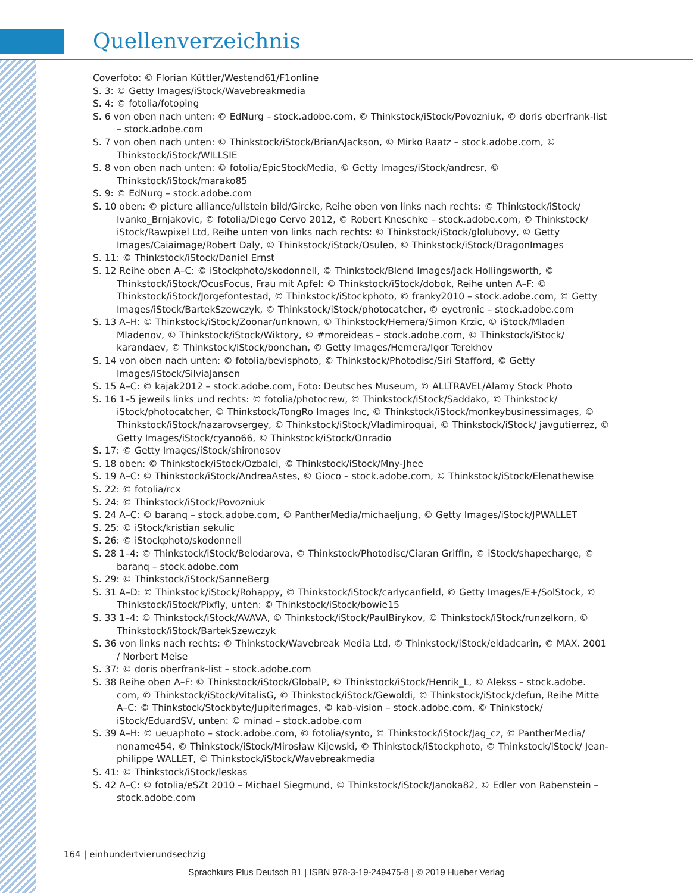Quellenverzeichnis
Coverfoto: © Florian Küttler/Westend61/F1online
S. 3: © Getty Images/iStock/Wavebreakmedia
S. 4: © fotolia/fotoping
S. 6 von oben nach unten: © EdNurg – stock.adobe.com, © Thinkstock/iStock/Povozniuk, © doris oberfrank-list – stock.adobe.com
S. 7 von oben nach unten: © Thinkstock/iStock/BrianAJackson, © Mirko Raatz – stock.adobe.com, © Thinkstock/iStock/WILLSIE
S. 8 von oben nach unten: © fotolia/EpicStockMedia, © Getty Images/iStock/andresr, © Thinkstock/iStock/marako85
S. 9: © EdNurg – stock.adobe.com
S. 10 oben: © picture alliance/ullstein bild/Gircke, Reihe oben von links nach rechts: © Thinkstock/iStock/ Ivanko_Brnjakovic, © fotolia/Diego Cervo 2012, © Robert Kneschke – stock.adobe.com, © Thinkstock/ iStock/Rawpixel Ltd, Reihe unten von links nach rechts: © Thinkstock/iStock/glolubovy, © Getty Images/Caiaimage/Robert Daly, © Thinkstock/iStock/Osuleo, © Thinkstock/iStock/DragonImages
S. 11: © Thinkstock/iStock/Daniel Ernst
S. 12 Reihe oben A–C: © iStockphoto/skodonnell, © Thinkstock/Blend Images/Jack Hollingsworth, © Thinkstock/iStock/OcusFocus, Frau mit Apfel: © Thinkstock/iStock/dobok, Reihe unten A–F: © Thinkstock/iStock/Jorgefontestad, © Thinkstock/iStockphoto, © franky2010 – stock.adobe.com, © Getty Images/iStock/BartekSzewczyk, © Thinkstock/iStock/photocatcher, © eyetronic – stock.adobe.com
S. 13 A–H: © Thinkstock/iStock/Zoonar/unknown, © Thinkstock/Hemera/Simon Krzic, © iStock/Mladen Mladenov, © Thinkstock/iStock/Wiktory, © #moreideas – stock.adobe.com, © Thinkstock/iStock/ karandaev, © Thinkstock/iStock/bonchan, © Getty Images/Hemera/Igor Terekhov
S. 14 von oben nach unten: © fotolia/bevisphoto, © Thinkstock/Photodisc/Siri Stafford, © Getty Images/iStock/SilviaJansen
S. 15 A–C: © kajak2012 – stock.adobe.com, Foto: Deutsches Museum, © ALLTRAVEL/Alamy Stock Photo
S. 16 1–5 jeweils links und rechts: © fotolia/photocrew, © Thinkstock/iStock/Saddako, © Thinkstock/ iStock/photocatcher, © Thinkstock/TongRo Images Inc, © Thinkstock/iStock/monkeybusinessimages, © Thinkstock/iStock/nazarovsergey, © Thinkstock/iStock/Vladimiroquai, © Thinkstock/iStock/ javgutierrez, © Getty Images/iStock/cyano66, © Thinkstock/iStock/Onradio
S. 17: © Getty Images/iStock/shironosov
S. 18 oben: © Thinkstock/iStock/Ozbalci, © Thinkstock/iStock/Mny-Jhee
S. 19 A–C: © Thinkstock/iStock/AndreaAstes, © Gioco – stock.adobe.com, © Thinkstock/iStock/Elenathewise
S. 22: © fotolia/rcx
S. 24: © Thinkstock/iStock/Povozniuk
S. 24 A–C: © baranq – stock.adobe.com, © PantherMedia/michaeljung, © Getty Images/iStock/JPWALLET
S. 25: © iStock/kristian sekulic
S. 26: © iStockphoto/skodonnell
S. 28 1–4: © Thinkstock/iStock/Belodarova, © Thinkstock/Photodisc/Ciaran Griffin, © iStock/shapecharge, © baranq – stock.adobe.com
S. 29: © Thinkstock/iStock/SanneBerg
S. 31 A–D: © Thinkstock/iStock/Rohappy, © Thinkstock/iStock/carlycanfield, © Getty Images/E+/SolStock, © Thinkstock/iStock/Pixfly, unten: © Thinkstock/iStock/bowie15
S. 33 1–4: © Thinkstock/iStock/AVAVA, © Thinkstock/iStock/PaulBirykov, © Thinkstock/iStock/runzelkorn, © Thinkstock/iStock/BartekSzewczyk
S. 36 von links nach rechts: © Thinkstock/Wavebreak Media Ltd, © Thinkstock/iStock/eldadcarin, © MAX. 2001 / Norbert Meise
S. 37: © doris oberfrank-list – stock.adobe.com
S. 38 Reihe oben A–F: © Thinkstock/iStock/GlobalP, © Thinkstock/iStock/Henrik_L, © Alekss – stock.adobe. com, © Thinkstock/iStock/VitalisG, © Thinkstock/iStock/Gewoldi, © Thinkstock/iStock/defun, Reihe Mitte A–C: © Thinkstock/Stockbyte/Jupiterimages, © kab-vision – stock.adobe.com, © Thinkstock/ iStock/EduardSV, unten: © minad – stock.adobe.com
S. 39 A–H: © ueuaphoto – stock.adobe.com, © fotolia/synto, © Thinkstock/iStock/Jag_cz, © PantherMedia/ noname454, © Thinkstock/iStock/Mirosław Kijewski, © Thinkstock/iStockphoto, © Thinkstock/iStock/ Jean-philippe WALLET, © Thinkstock/iStock/Wavebreakmedia
S. 41: © Thinkstock/iStock/leskas
S. 42 A–C: © fotolia/eSZt 2010 – Michael Siegmund, © Thinkstock/iStock/Janoka82, © Edler von Rabenstein – stock.adobe.com
164 | einhundertvierundsechzig
Sprachkurs Plus Deutsch B1 | ISBN 978-3-19-249475-8 | © 2019 Hueber Verlag